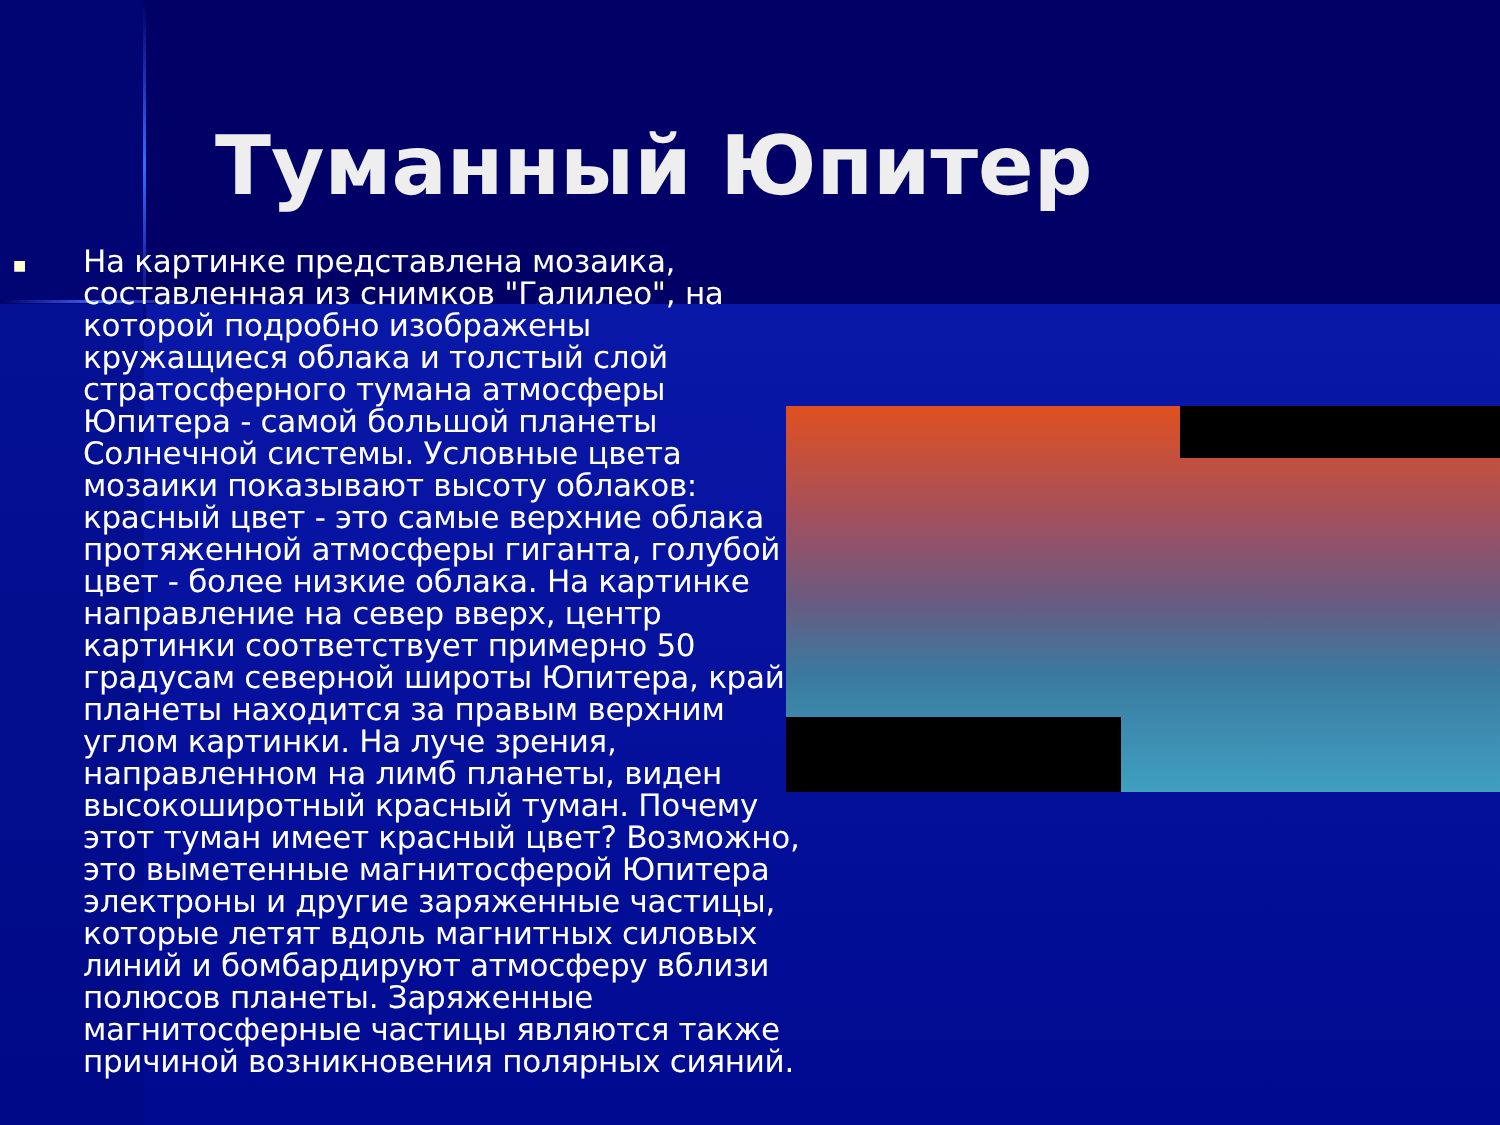Туманный Юпитер
■
На картинке представлена мозаика, составленная из снимков "Галилео", на которой подробно изображены кружащиеся облака и толстый слой стратосферного тумана атмосферы Юпитера - самой большой планеты Солнечной системы. Условные цвета мозаики показывают высоту облаков: красный цвет - это самые верхние облака протяженной атмосферы гиганта, голубой цвет - более низкие облака. На картинке направление на север вверх, центр картинки соответствует примерно 50 градусам северной широты Юпитера, край планеты находится за правым верхним углом картинки. На луче зрения, направленном на лимб планеты, виден высокоширотный красный туман. Почему этот туман имеет красный цвет? Возможно, это выметенные магнитосферой Юпитера электроны и другие заряженные частицы, которые летят вдоль магнитных силовых линий и бомбардируют атмосферу вблизи полюсов планеты. Заряженные магнитосферные частицы являются также причиной возникновения полярных сияний.